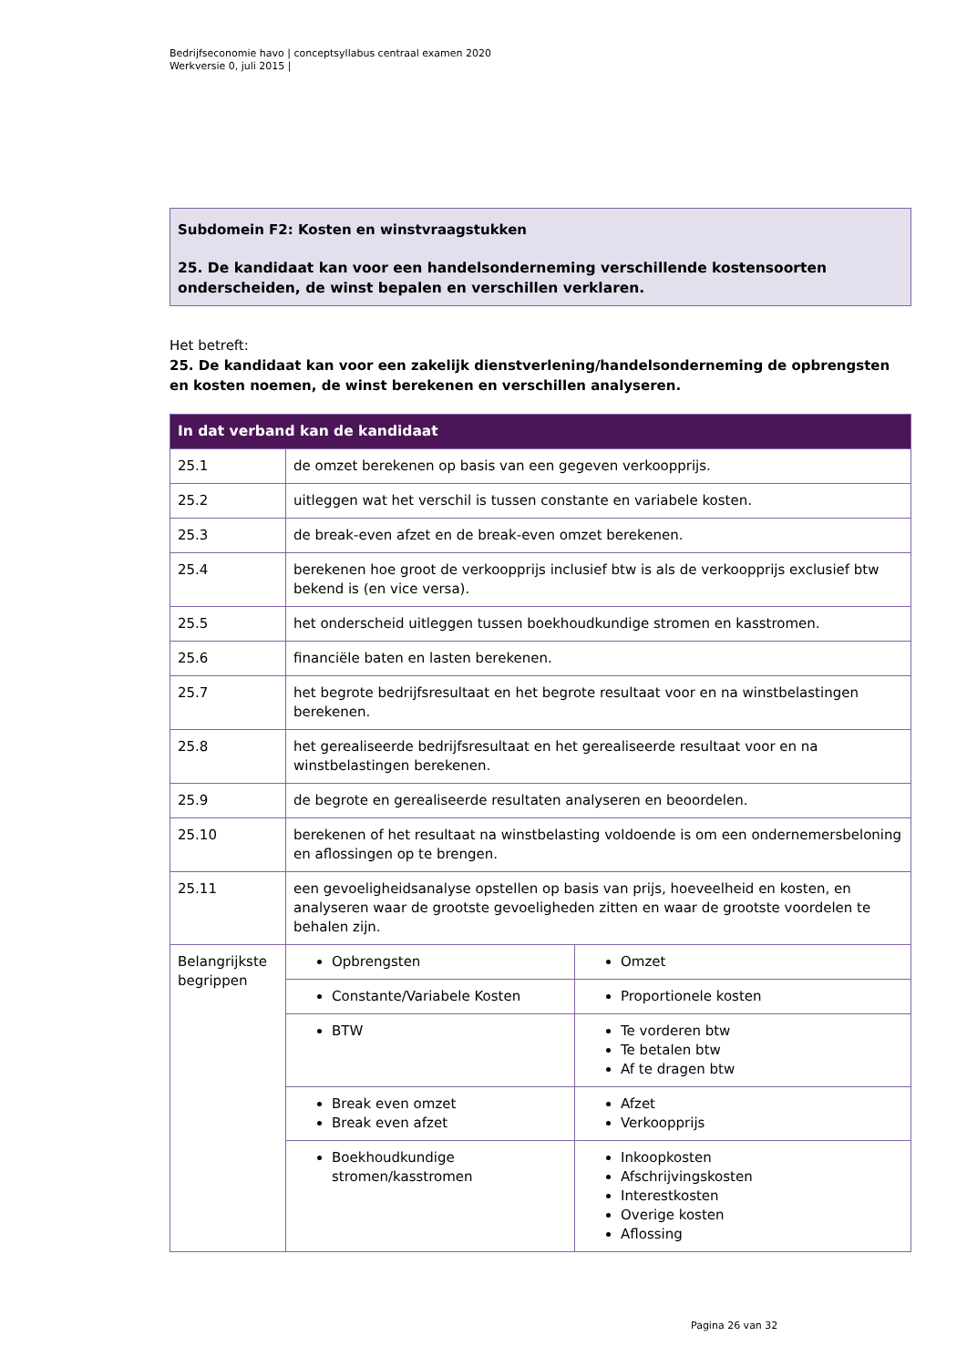Bedrijfseconomie havo | conceptsyllabus centraal examen 2020
Werkversie 0, juli 2015 |
Subdomein F2: Kosten en winstvraagstukken
25. De kandidaat kan voor een handelsonderneming verschillende kostensoorten onderscheiden, de winst bepalen en verschillen verklaren.
Het betreft:
25. De kandidaat kan voor een zakelijk dienstverlening/handelsonderneming de opbrengsten en kosten noemen, de winst berekenen en verschillen analyseren.
| In dat verband kan de kandidaat | | |
| --- | --- | --- |
| 25.1 | de omzet berekenen op basis van een gegeven verkoopprijs. | |
| 25.2 | uitleggen wat het verschil is tussen constante en variabele kosten. | |
| 25.3 | de break-even afzet en de break-even omzet berekenen. | |
| 25.4 | berekenen hoe groot de verkoopprijs inclusief btw is als de verkoopprijs exclusief btw bekend is (en vice versa). | |
| 25.5 | het onderscheid uitleggen tussen boekhoudkundige stromen en kasstromen. | |
| 25.6 | financiële baten en lasten berekenen. | |
| 25.7 | het begrote bedrijfsresultaat en het begrote resultaat voor en na winstbelastingen berekenen. | |
| 25.8 | het gerealiseerde bedrijfsresultaat en het gerealiseerde resultaat voor en na winstbelastingen berekenen. | |
| 25.9 | de begrote en gerealiseerde resultaten analyseren en beoordelen. | |
| 25.10 | berekenen of het resultaat na winstbelasting voldoende is om een ondernemersbeloning en aflossingen op te brengen. | |
| 25.11 | een gevoeligheidsanalyse opstellen op basis van prijs, hoeveelheid en kosten, en analyseren waar de grootste gevoeligheden zitten en waar de grootste voordelen te behalen zijn. | |
| Belangrijkste begrippen | Opbrengsten | Omzet |
| | Constante/Variabele Kosten | Proportionele kosten |
| | BTW | Te vorderen btw Te betalen btw Af te dragen btw |
| | Break even omzet Break even afzet | Afzet Verkoopprijs |
| | Boekhoudkundige stromen/kasstromen | Inkoopkosten Afschrijvingskosten Interestkosten Overige kosten Aflossing |
Pagina 26 van 32